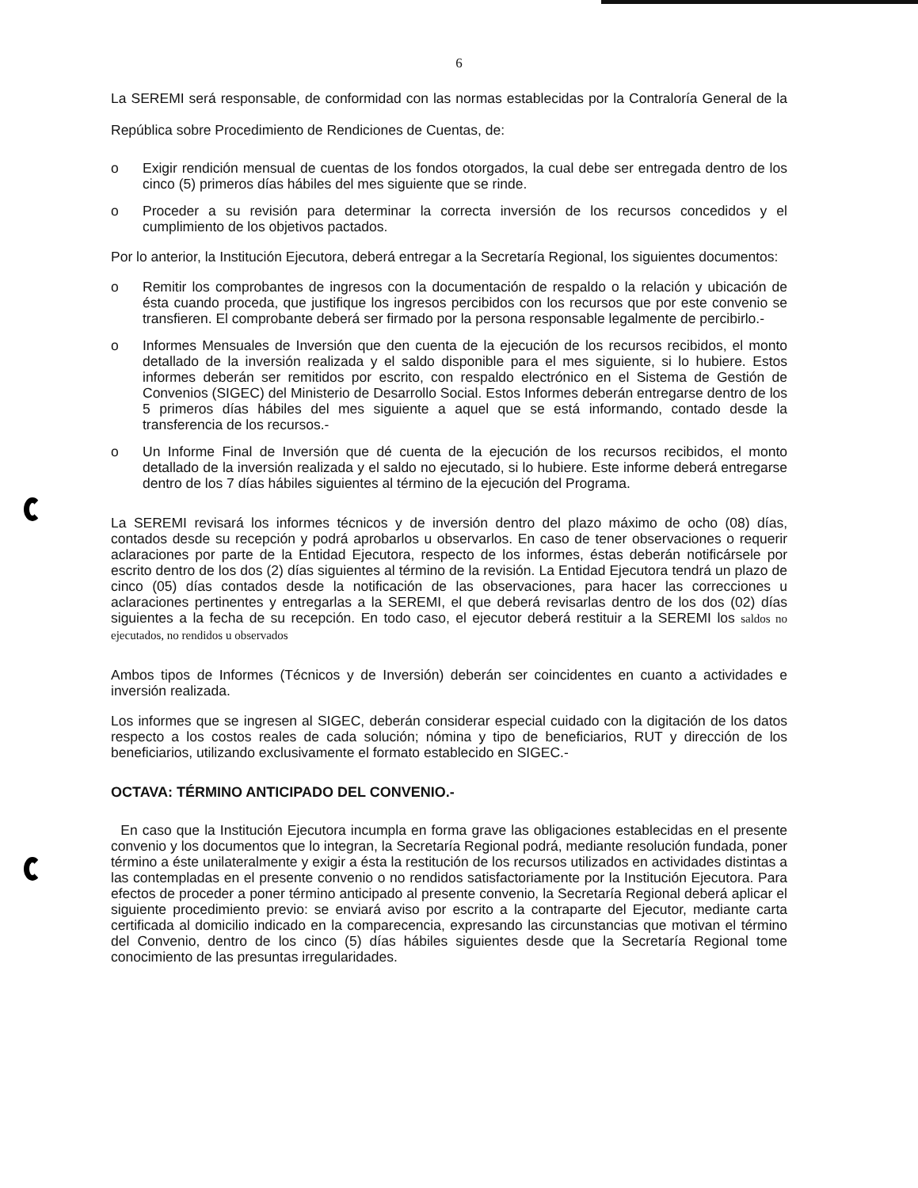6
La SEREMI será responsable, de conformidad con las normas establecidas por la Contraloría General de la República sobre Procedimiento de Rendiciones de Cuentas, de:
o Exigir rendición mensual de cuentas de los fondos otorgados, la cual debe ser entregada dentro de los cinco (5) primeros días hábiles del mes siguiente que se rinde.
o Proceder a su revisión para determinar la correcta inversión de los recursos concedidos y el cumplimiento de los objetivos pactados.
Por lo anterior, la Institución Ejecutora, deberá entregar a la Secretaría Regional, los siguientes documentos:
o Remitir los comprobantes de ingresos con la documentación de respaldo o la relación y ubicación de ésta cuando proceda, que justifique los ingresos percibidos con los recursos que por este convenio se transfieren. El comprobante deberá ser firmado por la persona responsable legalmente de percibirlo.-
o Informes Mensuales de Inversión que den cuenta de la ejecución de los recursos recibidos, el monto detallado de la inversión realizada y el saldo disponible para el mes siguiente, si lo hubiere. Estos informes deberán ser remitidos por escrito, con respaldo electrónico en el Sistema de Gestión de Convenios (SIGEC) del Ministerio de Desarrollo Social. Estos Informes deberán entregarse dentro de los 5 primeros días hábiles del mes siguiente a aquel que se está informando, contado desde la transferencia de los recursos.-
o Un Informe Final de Inversión que dé cuenta de la ejecución de los recursos recibidos, el monto detallado de la inversión realizada y el saldo no ejecutado, si lo hubiere. Este informe deberá entregarse dentro de los 7 días hábiles siguientes al término de la ejecución del Programa.
La SEREMI revisará los informes técnicos y de inversión dentro del plazo máximo de ocho (08) días, contados desde su recepción y podrá aprobarlos u observarlos. En caso de tener observaciones o requerir aclaraciones por parte de la Entidad Ejecutora, respecto de los informes, éstas deberán notificársele por escrito dentro de los dos (2) días siguientes al término de la revisión. La Entidad Ejecutora tendrá un plazo de cinco (05) días contados desde la notificación de las observaciones, para hacer las correcciones u aclaraciones pertinentes y entregarlas a la SEREMI, el que deberá revisarlas dentro de los dos (02) días siguientes a la fecha de su recepción. En todo caso, el ejecutor deberá restituir a la SEREMI los saldos no ejecutados, no rendidos u observados
Ambos tipos de Informes (Técnicos y de Inversión) deberán ser coincidentes en cuanto a actividades e inversión realizada.
Los informes que se ingresen al SIGEC, deberán considerar especial cuidado con la digitación de los datos respecto a los costos reales de cada solución; nómina y tipo de beneficiarios, RUT y dirección de los beneficiarios, utilizando exclusivamente el formato establecido en SIGEC.-
OCTAVA: TÉRMINO ANTICIPADO DEL CONVENIO.-
En caso que la Institución Ejecutora incumpla en forma grave las obligaciones establecidas en el presente convenio y los documentos que lo integran, la Secretaría Regional podrá, mediante resolución fundada, poner término a éste unilateralmente y exigir a ésta la restitución de los recursos utilizados en actividades distintas a las contempladas en el presente convenio o no rendidos satisfactoriamente por la Institución Ejecutora. Para efectos de proceder a poner término anticipado al presente convenio, la Secretaría Regional deberá aplicar el siguiente procedimiento previo: se enviará aviso por escrito a la contraparte del Ejecutor, mediante carta certificada al domicilio indicado en la comparecencia, expresando las circunstancias que motivan el término del Convenio, dentro de los cinco (5) días hábiles siguientes desde que la Secretaría Regional tome conocimiento de las presuntas irregularidades.